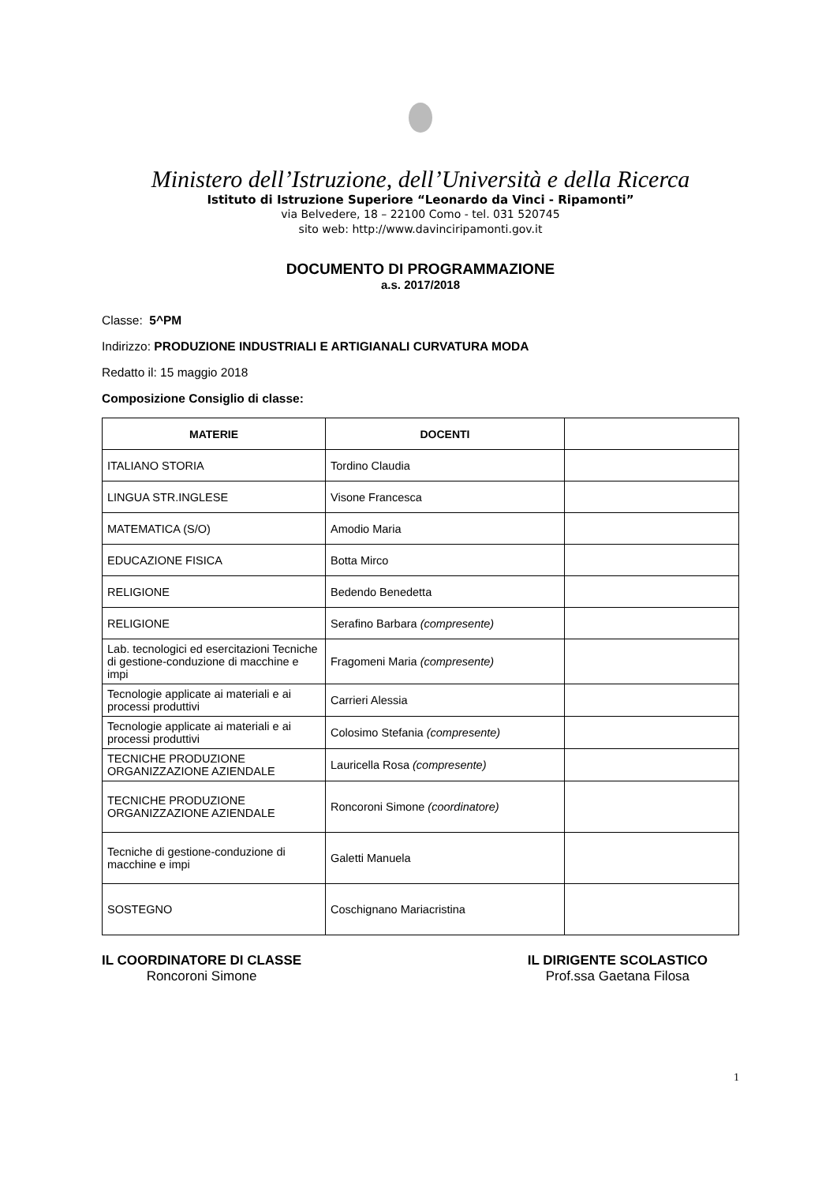Ministero dell’Istruzione, dell’Università e della Ricerca
Istituto di Istruzione Superiore “Leonardo da Vinci - Ripamonti”
via Belvedere, 18 – 22100 Como - tel. 031 520745
sito web: http://www.davinciripamonti.gov.it
DOCUMENTO DI PROGRAMMAZIONE
a.s. 2017/2018
Classe: 5^PM
Indirizzo: PRODUZIONE INDUSTRIALI E ARTIGIANALI CURVATURA MODA
Redatto il: 15 maggio 2018
Composizione Consiglio di classe:
| MATERIE | DOCENTI | |
| --- | --- | --- |
| ITALIANO STORIA | Tordino Claudia | |
| LINGUA STR.INGLESE | Visone Francesca | |
| MATEMATICA (S/O) | Amodio Maria | |
| EDUCAZIONE FISICA | Botta Mirco | |
| RELIGIONE | Bedendo Benedetta | |
| RELIGIONE | Serafino Barbara (compresente) | |
| Lab. tecnologici ed esercitazioni Tecniche di gestione-conduzione di macchine e impi | Fragomeni Maria (compresente) | |
| Tecnologie applicate ai materiali e ai processi produttivi | Carrieri Alessia | |
| Tecnologie applicate ai materiali e ai processi produttivi | Colosimo Stefania (compresente) | |
| TECNICHE PRODUZIONE ORGANIZZAZIONE AZIENDALE | Lauricella Rosa (compresente) | |
| TECNICHE PRODUZIONE ORGANIZZAZIONE AZIENDALE | Roncoroni Simone (coordinatore) | |
| Tecniche di gestione-conduzione di macchine e impi | Galetti Manuela | |
| SOSTEGNO | Coschignano Mariacristina | |
IL COORDINATORE DI CLASSE
Roncoroni Simone
IL DIRIGENTE SCOLASTICO
Prof.ssa Gaetana Filosa
1